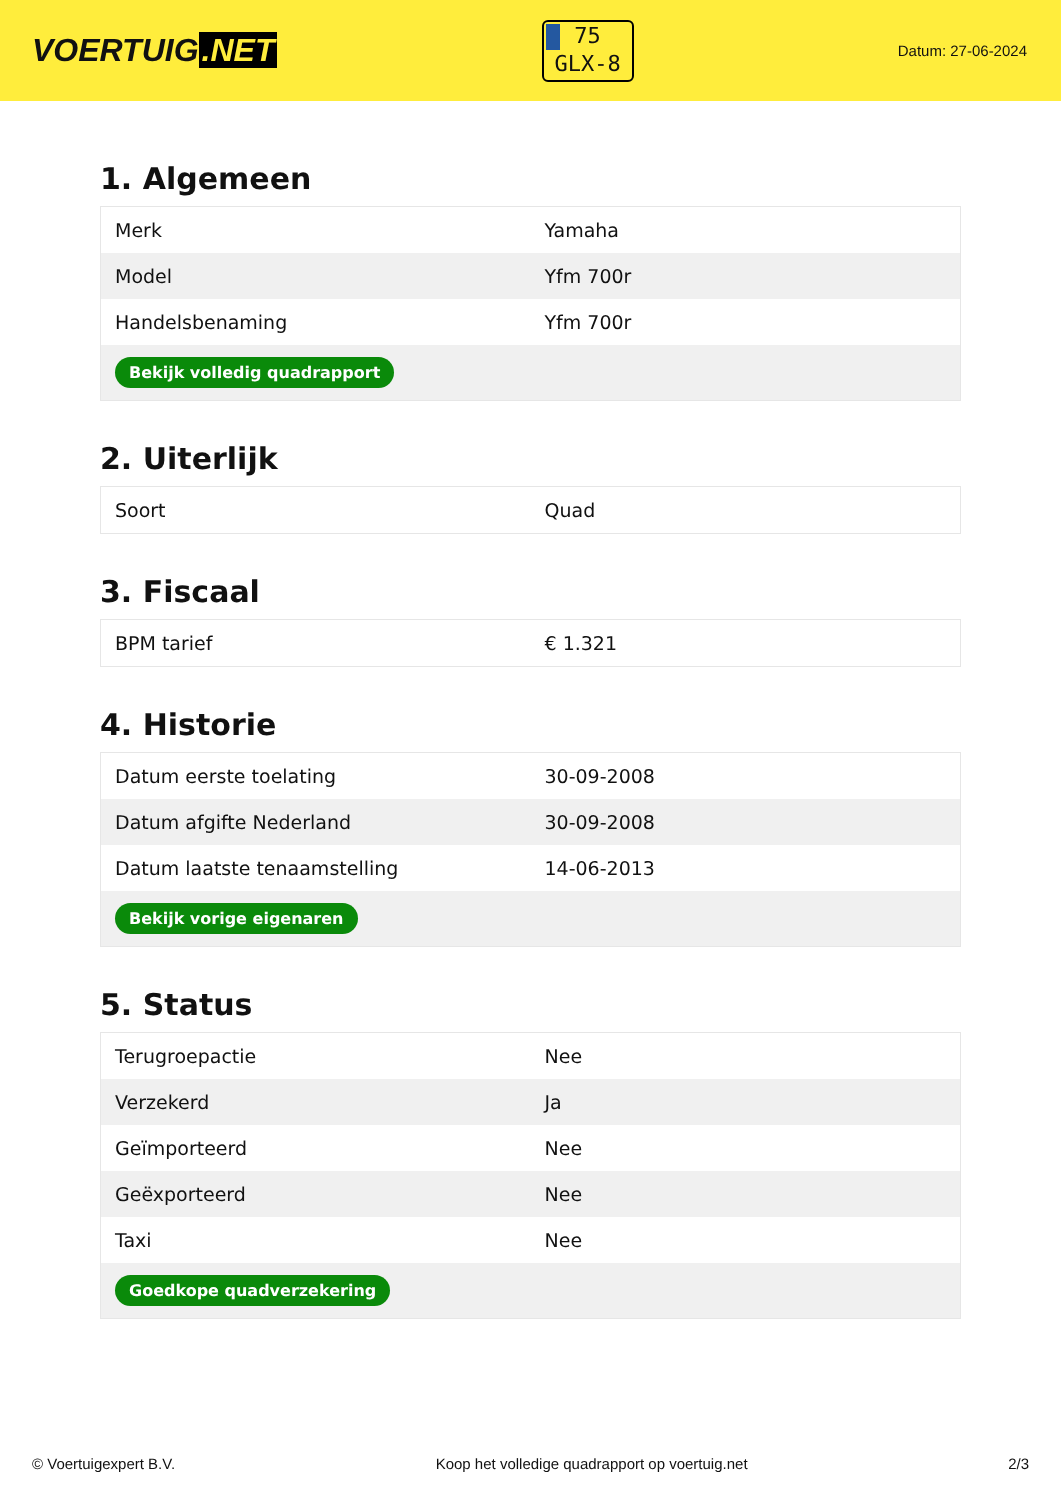VOERTUIG.NET
75
GLX-8
Datum: 27-06-2024
1. Algemeen
| Merk | Yamaha |
| Model | Yfm 700r |
| Handelsbenaming | Yfm 700r |
| Bekijk volledig quadrapport | |
2. Uiterlijk
| Soort | Quad |
3. Fiscaal
| BPM tarief | € 1.321 |
4. Historie
| Datum eerste toelating | 30-09-2008 |
| Datum afgifte Nederland | 30-09-2008 |
| Datum laatste tenaamstelling | 14-06-2013 |
| Bekijk vorige eigenaren | |
5. Status
| Terugroepactie | Nee |
| Verzekerd | Ja |
| Geïmporteerd | Nee |
| Geëxporteerd | Nee |
| Taxi | Nee |
| Goedkope quadverzekering | |
© Voertuigexpert B.V. Koop het volledige quadrapport op voertuig.net 2/3